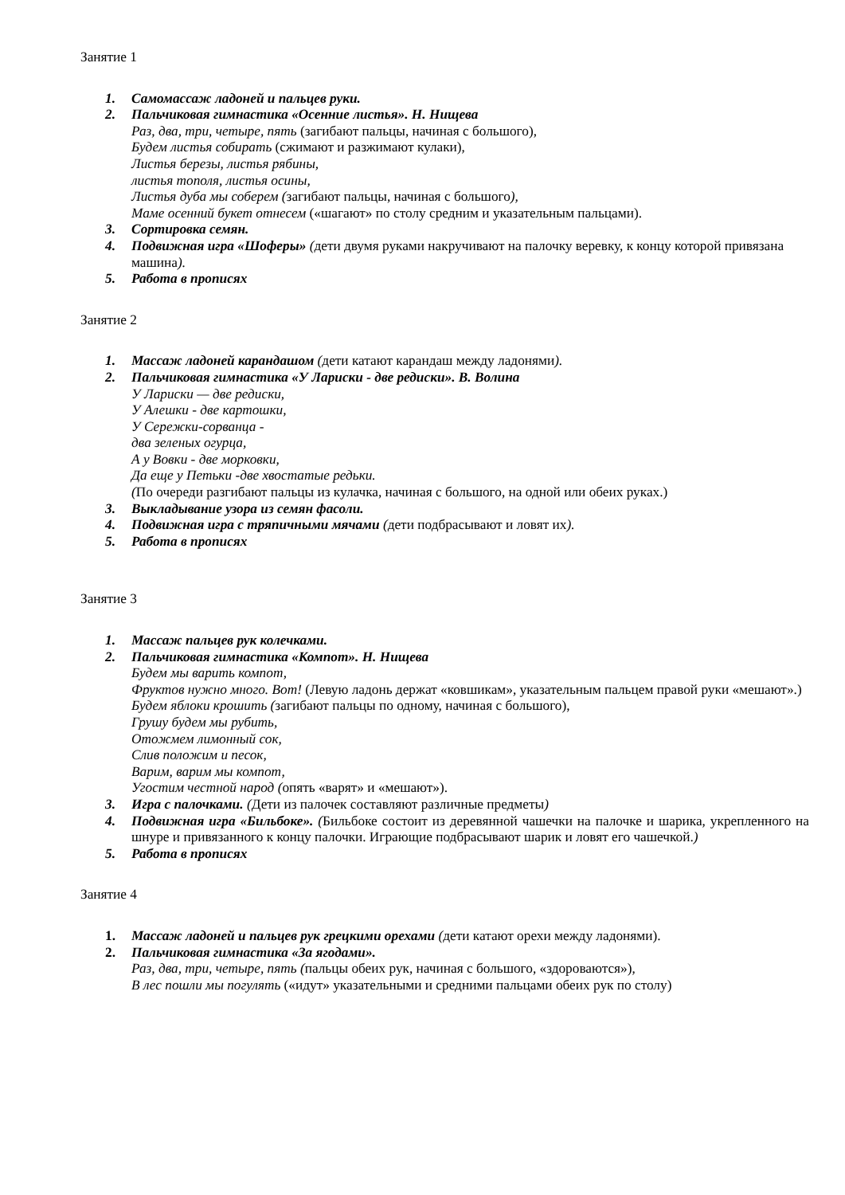Занятие 1
1. Самомассаж ладоней и пальцев руки.
2. Пальчиковая гимнастика «Осенние листья». Н. Нищева
Раз, два, три, четыре, пять (загибают пальцы, начиная с большого),
Будем листья собирать (сжимают и разжимают кулаки),
Листья березы, листья рябины,
листья тополя, листья осины,
Листья дуба мы соберем (загибают пальцы, начиная с большого),
Маме осенний букет отнесем («шагают» по столу средним и указательным пальцами).
3. Сортировка семян.
4. Подвижная игра «Шоферы» (дети двумя руками накручивают на палочку веревку, к концу которой привязана машина).
5. Работа в прописях
Занятие 2
1. Массаж ладоней карандашом (дети катают карандаш между ладонями).
2. Пальчиковая гимнастика «У Лариски - две редиски». В. Волина
У Лариски — две редиски,
У Алешки - две картошки,
У Сережки-сорванца -
два зеленых огурца,
А у Вовки - две морковки,
Да еще у Петьки -две хвостатые редьки.
(По очереди разгибают пальцы из кулачка, начиная с большого, на одной или обеих руках.)
3. Выкладывание узора из семян фасоли.
4. Подвижная игра с тряпичными мячами (дети подбрасывают и ловят их).
5. Работа в прописях
Занятие 3
1. Массаж пальцев рук колечками.
2. Пальчиковая гимнастика «Компот». Н. Нищева
Будем мы варить компот,
Фруктов нужно много. Вот! (Левую ладонь держат «ковшикам», указательным пальцем правой руки «мешают».)
Будем яблоки крошить (загибают пальцы по одному, начиная с большого),
Грушу будем мы рубить,
Отожмем лимонный сок,
Слив положим и песок,
Варим, варим мы компот,
Угостим честной народ (опять «варят» и «мешают»).
3. Игра с палочками. (Дети из палочек составляют различные предметы)
4. Подвижная игра «Бильбоке». (Бильбоке состоит из деревянной чашечки на палочке и шарика, укрепленного на шнуре и привязанного к концу палочки. Играющие подбрасывают шарик и ловят его чашечкой.)
5. Работа в прописях
Занятие 4
1. Массаж ладоней и пальцев рук грецкими орехами (дети катают орехи между ладонями).
2. Пальчиковая гимнастика «За ягодами».
Раз, два, три, четыре, пять (пальцы обеих рук, начиная с большого, «здороваются»),
В лес пошли мы погулять («идут» указательными и средними пальцами обеих рук по столу)